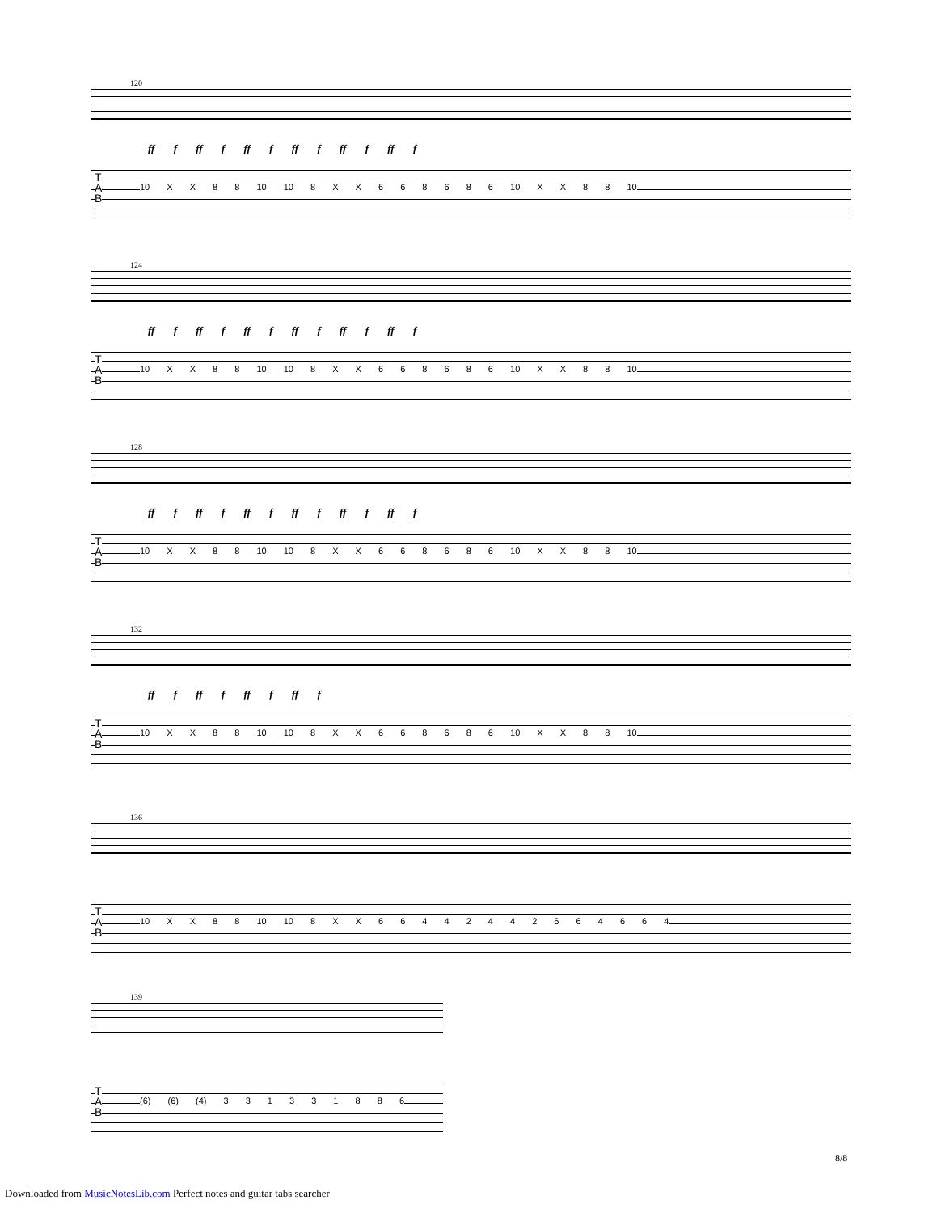120
ff f ff f ff f ff f ff f ff f
T
A
B
10 X X 8 8 10 10 8 X X 6 6 8 6 8 6 10 X X 8 8 10
124
ff f ff f ff f ff f ff f ff f
T
A
B
10 X X 8 8 10 10 8 X X 6 6 8 6 8 6 10 X X 8 8 10
128
ff f ff f ff f ff f ff f ff f
T
A
B
10 X X 8 8 10 10 8 X X 6 6 8 6 8 6 10 X X 8 8 10
132
ff f ff f ff f ff f
T
A
B
10 X X 8 8 10 10 8 X X 6 6 8 6 8 6 10 X X 8 8 10
136
T
A
B
10 X X 8 8 10 10 8 X X 6 6 4 4 2 4 4 2 6 6 4 6 6 4
139
T
A
B
(6) (6) (4) 3 3 1 3 3 1 8 8 6
8/8
Downloaded from MusicNotesLib.com Perfect notes and guitar tabs searcher